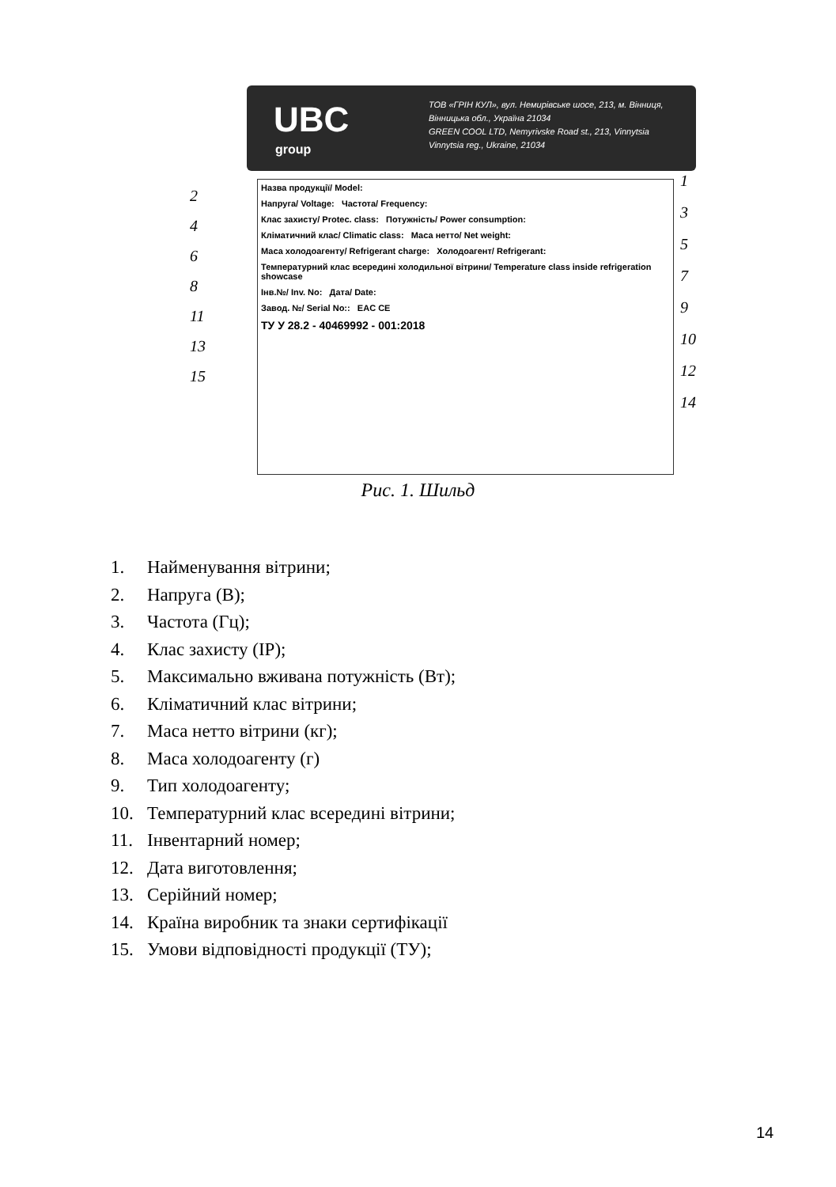UBC
group
ТОВ «ГРІН КУЛ», вул. Немирівське шосе, 213, м. Вінниця,
Вінницька обл., Україна 21034
GREEN COOL LTD, Nemyrivske Road st., 213, Vinnytsia
Vinnytsia reg., Ukraine, 21034
Назва продукції/ Model:
Напруга/ Voltage: Частота/ Frequency:
Клас захисту/ Protec. class: Потужність/ Power consumption:
Кліматичний клас/ Climatic class: Маса нетто/ Net weight:
Маса холодоагенту/ Refrigerant charge: Холодоагент/ Refrigerant:
Температурний клас всередині холодильної вітрини/ Temperature class inside refrigeration showcase
Інв.№/ Inv. No: Дата/ Date:
Завод. №/ Serial No:: EAC CE
ТУ У 28.2 - 40469992 - 001:2018
2
4
6
8
11
13
15
1
3
5
7
9
10
12
14
Рис. 1. Шильд
1. Найменування вітрини;
2. Напруга (В);
3. Частота (Гц);
4. Клас захисту (IP);
5. Максимально вживана потужність (Вт);
6. Кліматичний клас вітрини;
7. Маса нетто вітрини (кг);
8. Маса холодоагенту (г)
9. Тип холодоагенту;
10. Температурний клас всередині вітрини;
11. Інвентарний номер;
12. Дата виготовлення;
13. Серійний номер;
14. Країна виробник та знаки сертифікації
15. Умови відповідності продукції (ТУ);
14